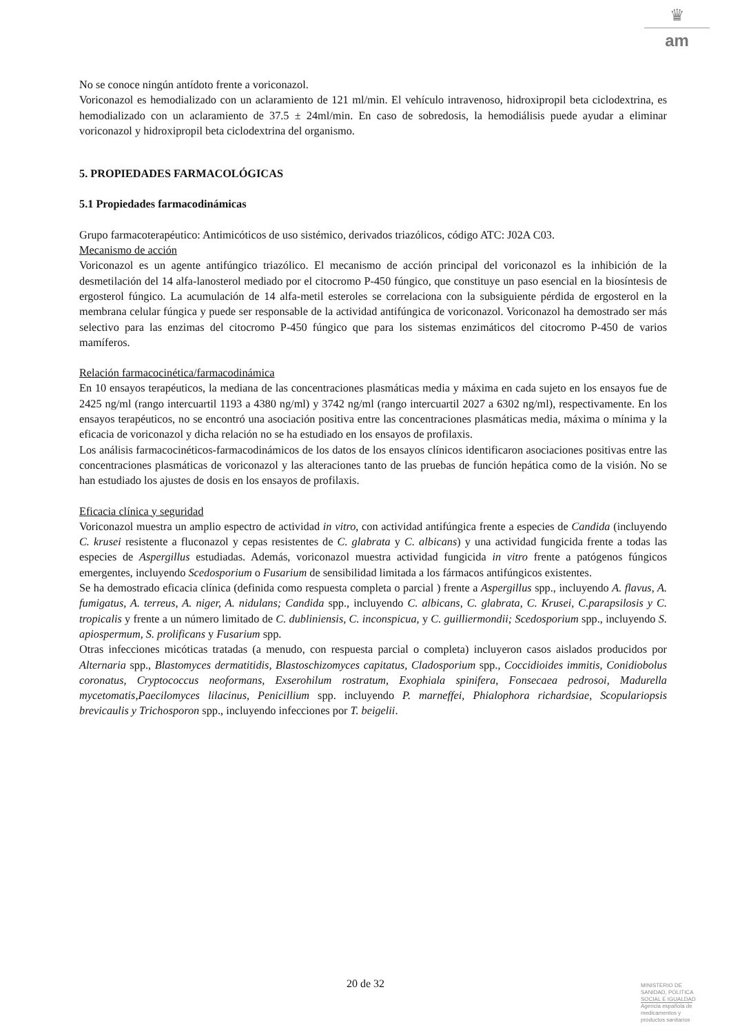♛
am
No se conoce ningún antídoto frente a voriconazol.
Voriconazol es hemodializado con un aclaramiento de 121 ml/min. El vehículo intravenoso, hidroxipropil beta ciclodextrina, es hemodializado con un aclaramiento de 37.5 ± 24ml/min. En caso de sobredosis, la hemodiálisis puede ayudar a eliminar voriconazol y hidroxipropil beta ciclodextrina del organismo.
5. PROPIEDADES FARMACOLÓGICAS
5.1 Propiedades farmacodinámicas
Grupo farmacoterapéutico: Antimicóticos de uso sistémico, derivados triazólicos, código ATC: J02A C03.
Mecanismo de acción
Voriconazol es un agente antifúngico triazólico. El mecanismo de acción principal del voriconazol es la inhibición de la desmetilación del 14 alfa-lanosterol mediado por el citocromo P-450 fúngico, que constituye un paso esencial en la biosíntesis de ergosterol fúngico. La acumulación de 14 alfa-metil esteroles se correlaciona con la subsiguiente pérdida de ergosterol en la membrana celular fúngica y puede ser responsable de la actividad antifúngica de voriconazol. Voriconazol ha demostrado ser más selectivo para las enzimas del citocromo P-450 fúngico que para los sistemas enzimáticos del citocromo P-450 de varios mamíferos.
Relación farmacocinética/farmacodinámica
En 10 ensayos terapéuticos, la mediana de las concentraciones plasmáticas media y máxima en cada sujeto en los ensayos fue de 2425 ng/ml (rango intercuartil 1193 a 4380 ng/ml) y 3742 ng/ml (rango intercuartil 2027 a 6302 ng/ml), respectivamente. En los ensayos terapéuticos, no se encontró una asociación positiva entre las concentraciones plasmáticas media, máxima o mínima y la eficacia de voriconazol y dicha relación no se ha estudiado en los ensayos de profilaxis.
Los análisis farmacocinéticos-farmacodinámicos de los datos de los ensayos clínicos identificaron asociaciones positivas entre las concentraciones plasmáticas de voriconazol y las alteraciones tanto de las pruebas de función hepática como de la visión. No se han estudiado los ajustes de dosis en los ensayos de profilaxis.
Eficacia clínica y seguridad
Voriconazol muestra un amplio espectro de actividad in vitro, con actividad antifúngica frente a especies de Candida (incluyendo C. krusei resistente a fluconazol y cepas resistentes de C. glabrata y C. albicans) y una actividad fungicida frente a todas las especies de Aspergillus estudiadas. Además, voriconazol muestra actividad fungicida in vitro frente a patógenos fúngicos emergentes, incluyendo Scedosporium o Fusarium de sensibilidad limitada a los fármacos antifúngicos existentes.
Se ha demostrado eficacia clínica (definida como respuesta completa o parcial ) frente a Aspergillus spp., incluyendo A. flavus, A. fumigatus, A. terreus, A. niger, A. nidulans; Candida spp., incluyendo C. albicans, C. glabrata, C. Krusei, C.parapsilosis y C. tropicalis y frente a un número limitado de C. dubliniensis, C. inconspicua, y C. guilliermondii; Scedosporium spp., incluyendo S. apiospermum, S. prolificans y Fusarium spp.
Otras infecciones micóticas tratadas (a menudo, con respuesta parcial o completa) incluyeron casos aislados producidos por Alternaria spp., Blastomyces dermatitidis, Blastoschizomyces capitatus, Cladosporium spp., Coccidioides immitis, Conidiobolus coronatus, Cryptococcus neoformans, Exserohilum rostratum, Exophiala spinifera, Fonsecaea pedrosoi, Madurella mycetomatis,Paecilomyces lilacinus, Penicillium spp. incluyendo P. marneffei, Phialophora richardsiae, Scopulariopsis brevicaulis y Trichosporon spp., incluyendo infecciones por T. beigelii.
20 de 32
MINISTERIO DE
SANIDAD, POLITICA
SOCIAL E IGUALDAD
Agencia española de
medicamentos y
productos sanitarios